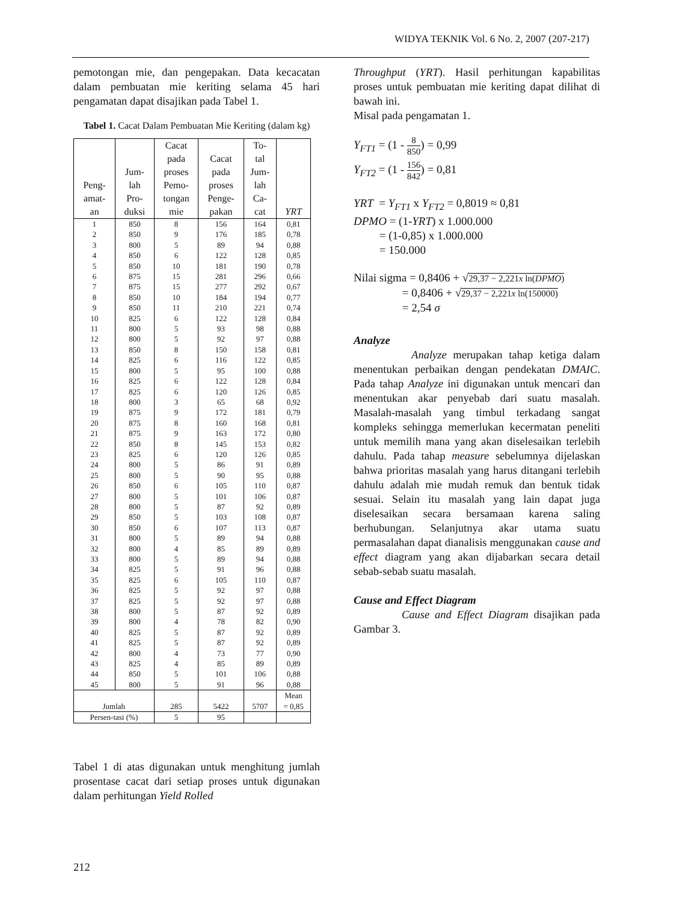WIDYA TEKNIK Vol. 6 No. 2, 2007 (207-217)
pemotongan mie, dan pengepakan. Data kecacatan dalam pembuatan mie keriting selama 45 hari pengamatan dapat disajikan pada Tabel 1.
Tabel 1. Cacat Dalam Pembuatan Mie Keriting (dalam kg)
| Peng- amat- an | Jum- lah Pro- duksi | Cacat pada proses Pemo- tongan mie | Cacat pada proses Penge- pakan | To- tal Jum- lah Ca- cat | YRT |
| --- | --- | --- | --- | --- | --- |
| 1 | 850 | 8 | 156 | 164 | 0,81 |
| 2 | 850 | 9 | 176 | 185 | 0,78 |
| 3 | 800 | 5 | 89 | 94 | 0,88 |
| 4 | 850 | 6 | 122 | 128 | 0,85 |
| 5 | 850 | 10 | 181 | 190 | 0,78 |
| 6 | 875 | 15 | 281 | 296 | 0,66 |
| 7 | 875 | 15 | 277 | 292 | 0,67 |
| 8 | 850 | 10 | 184 | 194 | 0,77 |
| 9 | 850 | 11 | 210 | 221 | 0,74 |
| 10 | 825 | 6 | 122 | 128 | 0,84 |
| 11 | 800 | 5 | 93 | 98 | 0,88 |
| 12 | 800 | 5 | 92 | 97 | 0,88 |
| 13 | 850 | 8 | 150 | 158 | 0,81 |
| 14 | 825 | 6 | 116 | 122 | 0,85 |
| 15 | 800 | 5 | 95 | 100 | 0,88 |
| 16 | 825 | 6 | 122 | 128 | 0,84 |
| 17 | 825 | 6 | 120 | 126 | 0,85 |
| 18 | 800 | 3 | 65 | 68 | 0,92 |
| 19 | 875 | 9 | 172 | 181 | 0,79 |
| 20 | 875 | 8 | 160 | 168 | 0,81 |
| 21 | 875 | 9 | 163 | 172 | 0,80 |
| 22 | 850 | 8 | 145 | 153 | 0,82 |
| 23 | 825 | 6 | 120 | 126 | 0,85 |
| 24 | 800 | 5 | 86 | 91 | 0,89 |
| 25 | 800 | 5 | 90 | 95 | 0,88 |
| 26 | 850 | 6 | 105 | 110 | 0,87 |
| 27 | 800 | 5 | 101 | 106 | 0,87 |
| 28 | 800 | 5 | 87 | 92 | 0,89 |
| 29 | 850 | 5 | 103 | 108 | 0,87 |
| 30 | 850 | 6 | 107 | 113 | 0,87 |
| 31 | 800 | 5 | 89 | 94 | 0,88 |
| 32 | 800 | 4 | 85 | 89 | 0,89 |
| 33 | 800 | 5 | 89 | 94 | 0,88 |
| 34 | 825 | 5 | 91 | 96 | 0,88 |
| 35 | 825 | 6 | 105 | 110 | 0,87 |
| 36 | 825 | 5 | 92 | 97 | 0,88 |
| 37 | 825 | 5 | 92 | 97 | 0,88 |
| 38 | 800 | 5 | 87 | 92 | 0,89 |
| 39 | 800 | 4 | 78 | 82 | 0,90 |
| 40 | 825 | 5 | 87 | 92 | 0,89 |
| 41 | 825 | 5 | 87 | 92 | 0,89 |
| 42 | 800 | 4 | 73 | 77 | 0,90 |
| 43 | 825 | 4 | 85 | 89 | 0,89 |
| 44 | 850 | 5 | 101 | 106 | 0,88 |
| 45 | 800 | 5 | 91 | 96 | 0,88 |
| Jumlah | | 285 | 5422 | 5707 | Mean = 0,85 |
| Persen-tasi (%) | | 5 | 95 | | |
Tabel 1 di atas digunakan untuk menghitung jumlah prosentase cacat dari setiap proses untuk digunakan dalam perhitungan Yield Rolled
212
Throughput (YRT). Hasil perhitungan kapabilitas proses untuk pembuatan mie keriting dapat dilihat di bawah ini.
Misal pada pengamatan 1.
Y<sub>FT1</sub> = (1 - 8 850) = 0,99
Y<sub>FT2</sub> = (1 - 156 842) = 0,81
YRT = Y<sub>FT1</sub> x Y<sub>FT2</sub> = 0,8019 ≈ 0,81
DPMO = (1-YRT) x 1.000.000
= (1-0,85) x 1.000.000
= 150.000
Nilai sigma = 0,8406 + √29,37 − 2,221x ln(DPMO)
= 0,8406 + √29,37 − 2,221x ln(150000)
= 2,54 σ
Analyze
Analyze merupakan tahap ketiga dalam menentukan perbaikan dengan pendekatan DMAIC. Pada tahap Analyze ini digunakan untuk mencari dan menentukan akar penyebab dari suatu masalah. Masalah-masalah yang timbul terkadang sangat kompleks sehingga memerlukan kecermatan peneliti untuk memilih mana yang akan diselesaikan terlebih dahulu. Pada tahap measure sebelumnya dijelaskan bahwa prioritas masalah yang harus ditangani terlebih dahulu adalah mie mudah remuk dan bentuk tidak sesuai. Selain itu masalah yang lain dapat juga diselesaikan secara bersamaan karena saling berhubungan. Selanjutnya akar utama suatu permasalahan dapat dianalisis menggunakan cause and effect diagram yang akan dijabarkan secara detail sebab-sebab suatu masalah.
Cause and Effect Diagram
Cause and Effect Diagram disajikan pada Gambar 3.